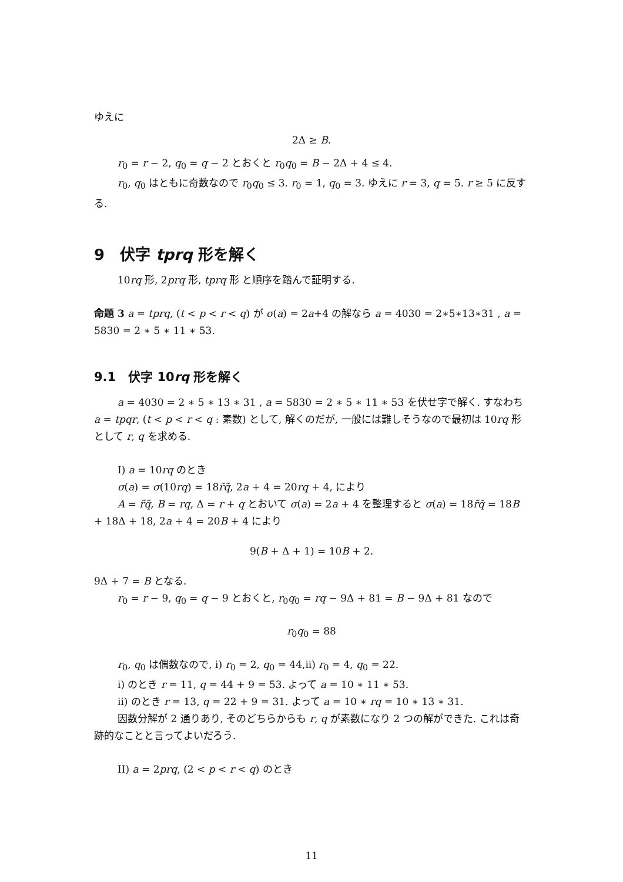ゆえに
2Δ ≥ B.
r<sub>0</sub> = r − 2, q<sub>0</sub> = q − 2 とおくと r<sub>0</sub>q<sub>0</sub> = B − 2Δ + 4 ≤ 4.
r<sub>0</sub>, q<sub>0</sub> はともに奇数なので r<sub>0</sub>q<sub>0</sub> ≤ 3. r<sub>0</sub> = 1, q<sub>0</sub> = 3. ゆえに r = 3, q = 5. r ≥ 5 に反する.
9　伏字 tprq 形を解く
10rq 形, 2prq 形, tprq 形 と順序を踏んで証明する.
命題 3 a = tprq, (t < p < r < q) が σ(a) = 2a+4 の解なら a = 4030 = 2∗5∗13∗31 , a = 5830 = 2 ∗ 5 ∗ 11 ∗ 53.
9.1　伏字 10rq 形を解く
a = 4030 = 2 ∗ 5 ∗ 13 ∗ 31 , a = 5830 = 2 ∗ 5 ∗ 11 ∗ 53 を伏せ字で解く. すなわち a = tpqr, (t < p < r < q : 素数) として, 解くのだが, 一般には難しそうなので最初は 10rq 形として r, q を求める.
I) a = 10rq のとき
σ(a) = σ(10rq) = 18r̃q̃, 2a + 4 = 20rq + 4, により
A = r̃q̃, B = rq, Δ = r + q とおいて σ(a) = 2a + 4 を整理すると σ(a) = 18r̃q̃ = 18B + 18Δ + 18, 2a + 4 = 20B + 4 により
9(B + Δ + 1) = 10B + 2.
9Δ + 7 = B となる.
r<sub>0</sub> = r − 9, q<sub>0</sub> = q − 9 とおくと, r<sub>0</sub>q<sub>0</sub> = rq − 9Δ + 81 = B − 9Δ + 81 なので
r<sub>0</sub>q<sub>0</sub> = 88
r<sub>0</sub>, q<sub>0</sub> は偶数なので, i) r<sub>0</sub> = 2, q<sub>0</sub> = 44,ii) r<sub>0</sub> = 4, q<sub>0</sub> = 22.
i) のとき r = 11, q = 44 + 9 = 53. よって a = 10 ∗ 11 ∗ 53.
ii) のとき r = 13, q = 22 + 9 = 31. よって a = 10 ∗ rq = 10 ∗ 13 ∗ 31.
因数分解が 2 通りあり, そのどちらからも r, q が素数になり 2 つの解ができた. これは奇跡的なことと言ってよいだろう.
II) a = 2prq, (2 < p < r < q) のとき
11